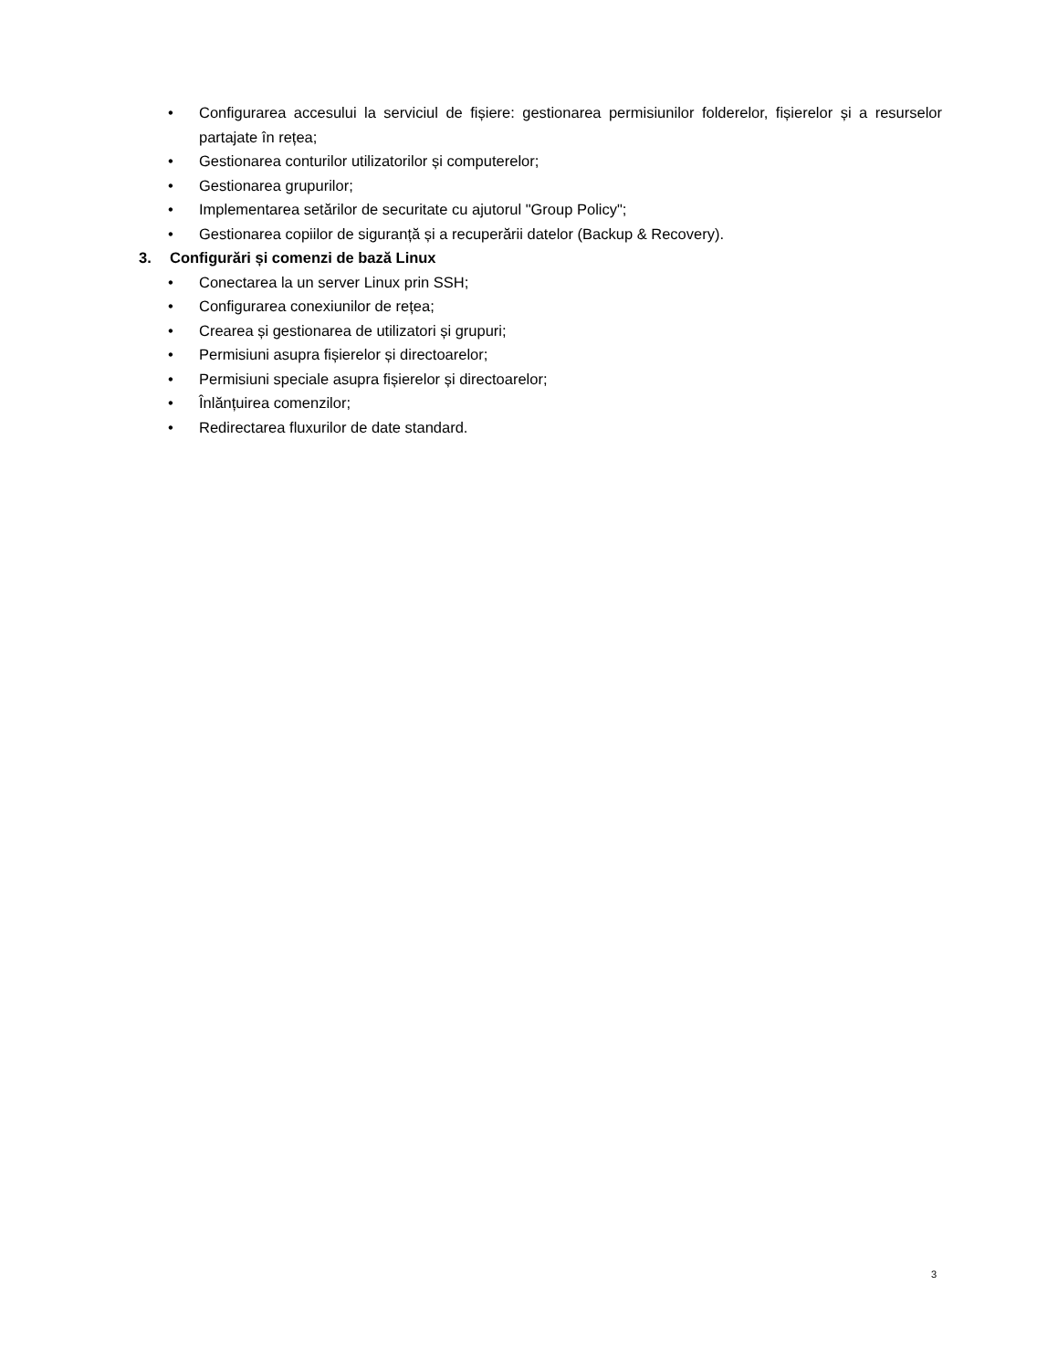• Configurarea accesului la serviciul de fișiere: gestionarea permisiunilor folderelor, fișierelor și a resurselor partajate în rețea;
• Gestionarea conturilor utilizatorilor și computerelor;
• Gestionarea grupurilor;
• Implementarea setărilor de securitate cu ajutorul "Group Policy";
• Gestionarea copiilor de siguranță și a recuperării datelor (Backup & Recovery).
3. Configurări și comenzi de bază Linux
• Conectarea la un server Linux prin SSH;
• Configurarea conexiunilor de rețea;
• Crearea și gestionarea de utilizatori și grupuri;
• Permisiuni asupra fișierelor și directoarelor;
• Permisiuni speciale asupra fișierelor și directoarelor;
• Înlănțuirea comenzilor;
• Redirectarea fluxurilor de date standard.
3